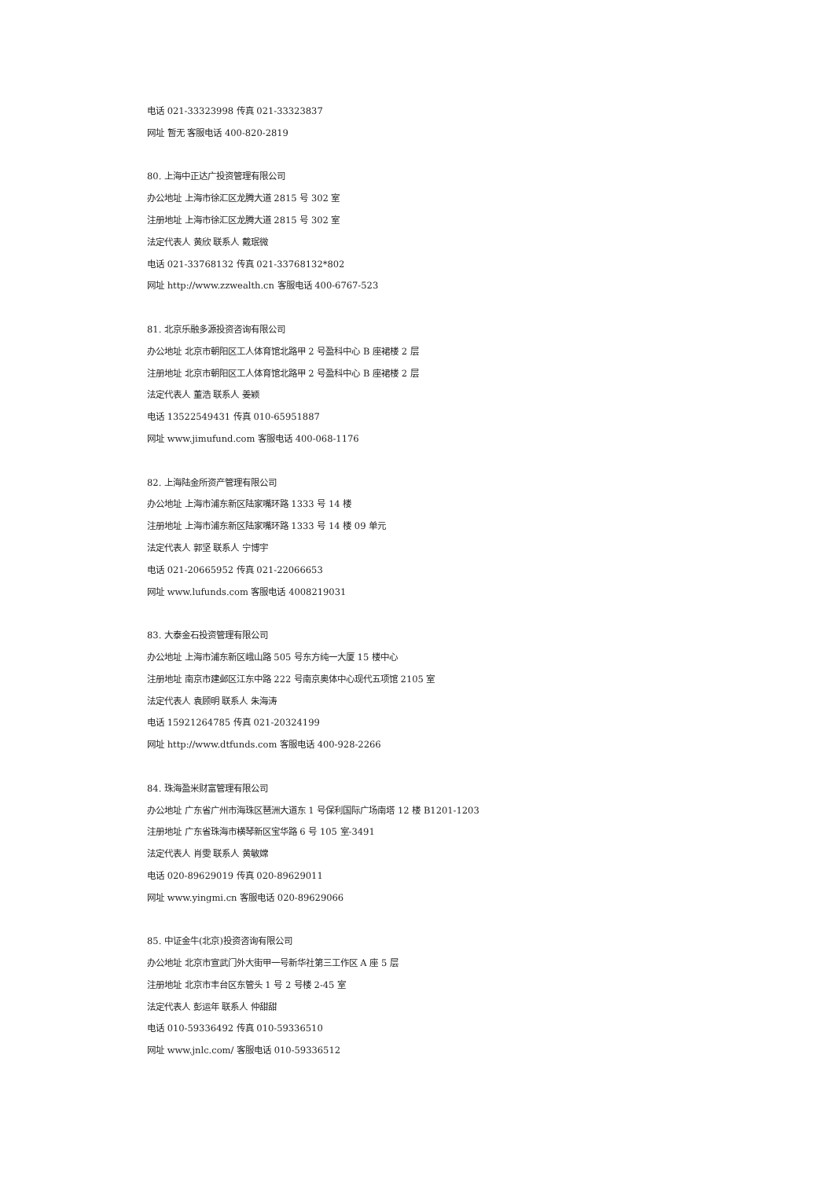电话 021-33323998 传真 021-33323837
网址 暂无 客服电话 400-820-2819
80. 上海中正达广投资管理有限公司
办公地址 上海市徐汇区龙腾大道 2815 号 302 室
注册地址 上海市徐汇区龙腾大道 2815 号 302 室
法定代表人 黄欣 联系人 戴珉微
电话 021-33768132 传真 021-33768132*802
网址 http://www.zzwealth.cn 客服电话 400-6767-523
81. 北京乐融多源投资咨询有限公司
办公地址 北京市朝阳区工人体育馆北路甲 2 号盈科中心 B 座裙楼 2 层
注册地址 北京市朝阳区工人体育馆北路甲 2 号盈科中心 B 座裙楼 2 层
法定代表人 董浩 联系人 姜颖
电话 13522549431 传真 010-65951887
网址 www.jimufund.com 客服电话 400-068-1176
82. 上海陆金所资产管理有限公司
办公地址 上海市浦东新区陆家嘴环路 1333 号 14 楼
注册地址 上海市浦东新区陆家嘴环路 1333 号 14 楼 09 单元
法定代表人 郭坚 联系人 宁博宇
电话 021-20665952 传真 021-22066653
网址 www.lufunds.com 客服电话 4008219031
83. 大泰金石投资管理有限公司
办公地址 上海市浦东新区峨山路 505 号东方纯一大厦 15 楼中心
注册地址 南京市建邺区江东中路 222 号南京奥体中心现代五项馆 2105 室
法定代表人 袁顾明 联系人 朱海涛
电话 15921264785 传真 021-20324199
网址 http://www.dtfunds.com 客服电话 400-928-2266
84. 珠海盈米财富管理有限公司
办公地址 广东省广州市海珠区琶洲大道东 1 号保利国际广场南塔 12 楼 B1201-1203
注册地址 广东省珠海市横琴新区宝华路 6 号 105 室-3491
法定代表人 肖雯 联系人 黄敏嫦
电话 020-89629019 传真 020-89629011
网址 www.yingmi.cn 客服电话 020-89629066
85. 中证金牛(北京)投资咨询有限公司
办公地址 北京市宣武门外大街甲一号新华社第三工作区 A 座 5 层
注册地址 北京市丰台区东管头 1 号 2 号楼 2-45 室
法定代表人 彭运年 联系人 仲甜甜
电话 010-59336492 传真 010-59336510
网址 www.jnlc.com/ 客服电话 010-59336512